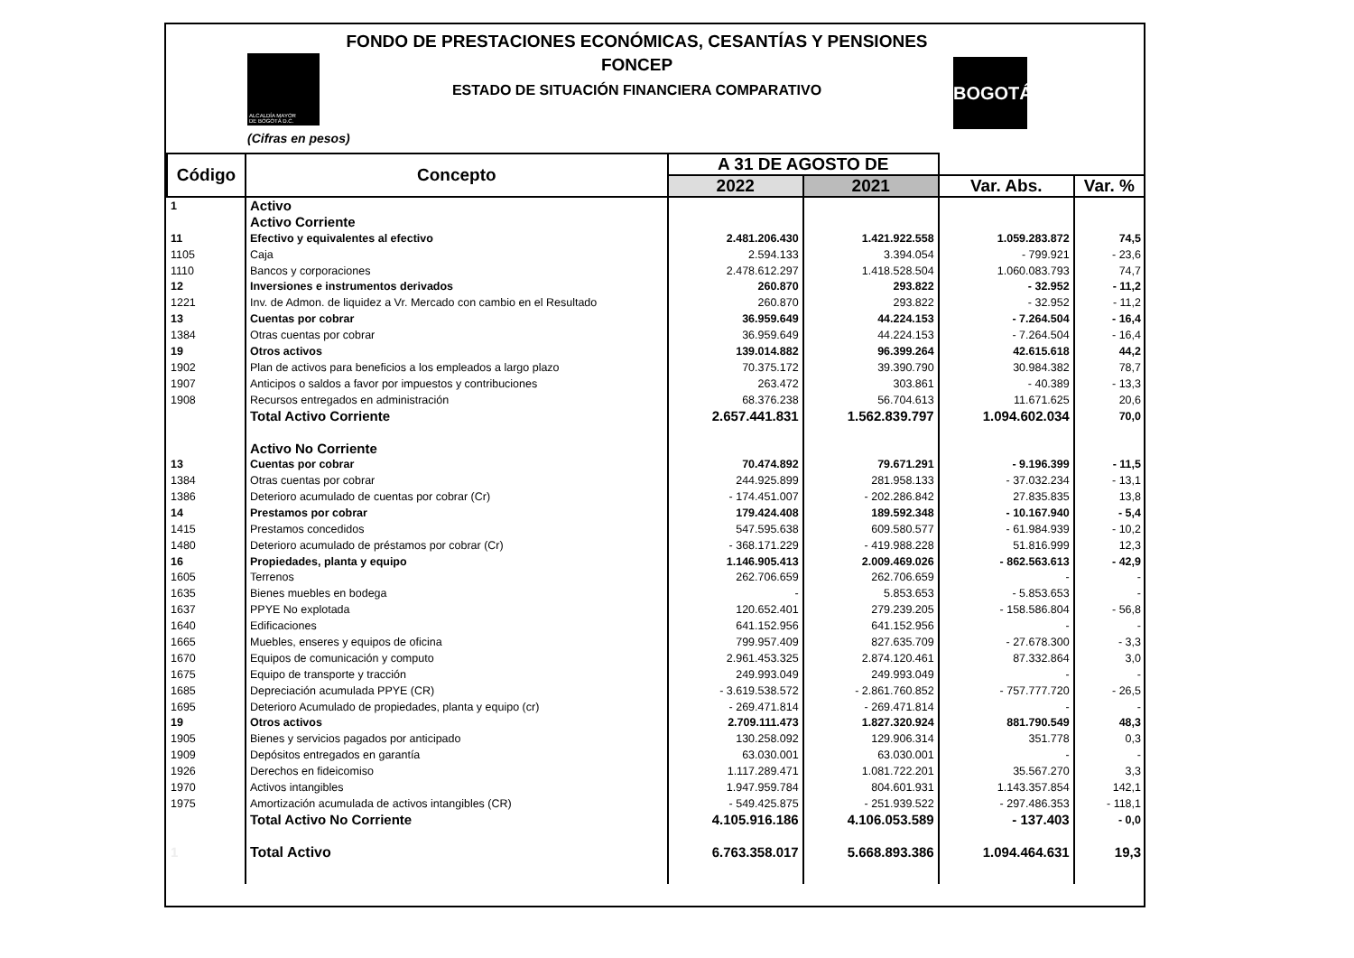ALCALDÍA MAYOR
DE BOGOTÁ D.C.
BOGOTÁ
FONDO DE PRESTACIONES ECONÓMICAS, CESANTÍAS Y PENSIONES
FONCEP
ESTADO DE SITUACIÓN FINANCIERA COMPARATIVO
(Cifras en pesos)
| Código | Concepto | A 31 DE AGOSTO DE | | | |
| --- | --- | --- | --- | --- | --- |
| | | 2022 | 2021 | Var. Abs. | Var. % |
| 1 | Activo | | | | |
| | Activo Corriente | | | | |
| 11 | Efectivo y equivalentes al efectivo | 2.481.206.430 | 1.421.922.558 | 1.059.283.872 | 74,5 |
| 1105 | Caja | 2.594.133 | 3.394.054 | - 799.921 | - 23,6 |
| 1110 | Bancos y corporaciones | 2.478.612.297 | 1.418.528.504 | 1.060.083.793 | 74,7 |
| 12 | Inversiones e instrumentos derivados | 260.870 | 293.822 | - 32.952 | - 11,2 |
| 1221 | Inv. de Admon. de liquidez a Vr. Mercado con cambio en el Resultado | 260.870 | 293.822 | - 32.952 | - 11,2 |
| 13 | Cuentas por cobrar | 36.959.649 | 44.224.153 | - 7.264.504 | - 16,4 |
| 1384 | Otras cuentas por cobrar | 36.959.649 | 44.224.153 | - 7.264.504 | - 16,4 |
| 19 | Otros activos | 139.014.882 | 96.399.264 | 42.615.618 | 44,2 |
| 1902 | Plan de activos para beneficios a los empleados a largo plazo | 70.375.172 | 39.390.790 | 30.984.382 | 78,7 |
| 1907 | Anticipos o saldos a favor por impuestos y contribuciones | 263.472 | 303.861 | - 40.389 | - 13,3 |
| 1908 | Recursos entregados en administración | 68.376.238 | 56.704.613 | 11.671.625 | 20,6 |
| | Total Activo Corriente | 2.657.441.831 | 1.562.839.797 | 1.094.602.034 | 70,0 |
| | Activo No Corriente | | | | |
| 13 | Cuentas por cobrar | 70.474.892 | 79.671.291 | - 9.196.399 | - 11,5 |
| 1384 | Otras cuentas por cobrar | 244.925.899 | 281.958.133 | - 37.032.234 | - 13,1 |
| 1386 | Deterioro acumulado de cuentas por cobrar (Cr) | - 174.451.007 | - 202.286.842 | 27.835.835 | 13,8 |
| 14 | Prestamos por cobrar | 179.424.408 | 189.592.348 | - 10.167.940 | - 5,4 |
| 1415 | Prestamos concedidos | 547.595.638 | 609.580.577 | - 61.984.939 | - 10,2 |
| 1480 | Deterioro acumulado de préstamos por cobrar (Cr) | - 368.171.229 | - 419.988.228 | 51.816.999 | 12,3 |
| 16 | Propiedades, planta y equipo | 1.146.905.413 | 2.009.469.026 | - 862.563.613 | - 42,9 |
| 1605 | Terrenos | 262.706.659 | 262.706.659 | - | - |
| 1635 | Bienes muebles en bodega | - | 5.853.653 | - 5.853.653 | - |
| 1637 | PPYE No explotada | 120.652.401 | 279.239.205 | - 158.586.804 | - 56,8 |
| 1640 | Edificaciones | 641.152.956 | 641.152.956 | - | - |
| 1665 | Muebles, enseres y equipos de oficina | 799.957.409 | 827.635.709 | - 27.678.300 | - 3,3 |
| 1670 | Equipos de comunicación y computo | 2.961.453.325 | 2.874.120.461 | 87.332.864 | 3,0 |
| 1675 | Equipo de transporte y tracción | 249.993.049 | 249.993.049 | - | - |
| 1685 | Depreciación acumulada PPYE (CR) | - 3.619.538.572 | - 2.861.760.852 | - 757.777.720 | - 26,5 |
| 1695 | Deterioro Acumulado de propiedades, planta y equipo (cr) | - 269.471.814 | - 269.471.814 | - | - |
| 19 | Otros activos | 2.709.111.473 | 1.827.320.924 | 881.790.549 | 48,3 |
| 1905 | Bienes y servicios pagados por anticipado | 130.258.092 | 129.906.314 | 351.778 | 0,3 |
| 1909 | Depósitos entregados en garantía | 63.030.001 | 63.030.001 | - | - |
| 1926 | Derechos en fideicomiso | 1.117.289.471 | 1.081.722.201 | 35.567.270 | 3,3 |
| 1970 | Activos intangibles | 1.947.959.784 | 804.601.931 | 1.143.357.854 | 142,1 |
| 1975 | Amortización acumulada de activos intangibles (CR) | - 549.425.875 | - 251.939.522 | - 297.486.353 | - 118,1 |
| | Total Activo No Corriente | 4.105.916.186 | 4.106.053.589 | - 137.403 | - 0,0 |
| 1 | Total Activo | 6.763.358.017 | 5.668.893.386 | 1.094.464.631 | 19,3 |